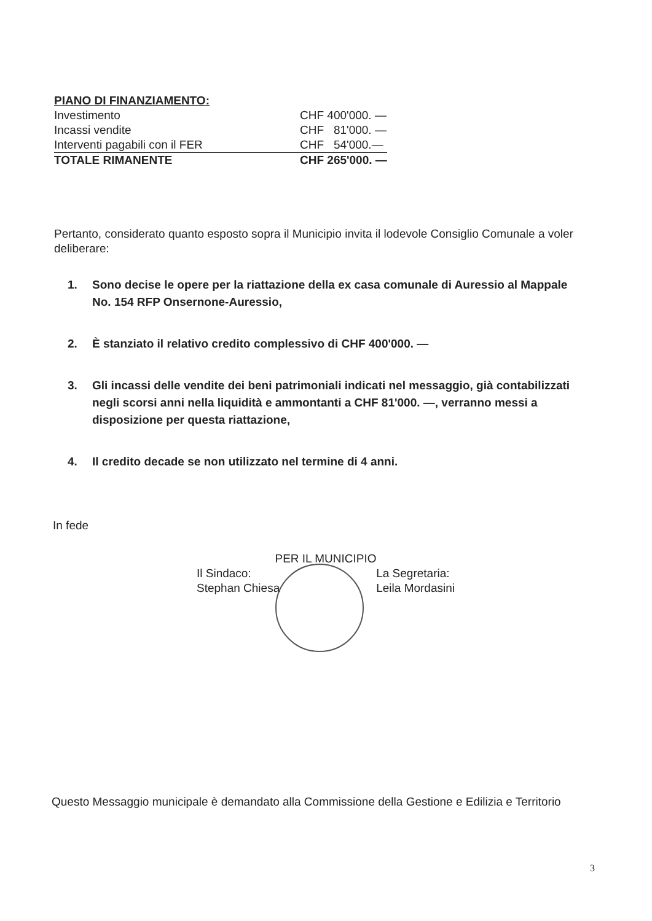| PIANO DI FINANZIAMENTO: | |
| Investimento | CHF 400'000. — |
| Incassi vendite | CHF 81'000. — |
| Interventi pagabili con il FER | CHF 54'000.— |
| TOTALE RIMANENTE | CHF 265'000. — |
Pertanto, considerato quanto esposto sopra il Municipio invita il lodevole Consiglio Comunale a voler deliberare:
1. Sono decise le opere per la riattazione della ex casa comunale di Auressio al Mappale No. 154 RFP Onsernone-Auressio,
2. È stanziato il relativo credito complessivo di CHF 400'000. —
3. Gli incassi delle vendite dei beni patrimoniali indicati nel messaggio, già contabilizzati negli scorsi anni nella liquidità e ammontanti a CHF 81'000. —, verranno messi a disposizione per questa riattazione,
4. Il credito decade se non utilizzato nel termine di 4 anni.
In fede
PER IL MUNICIPIO
Il Sindaco:
Stephan Chiesa La Segretaria:
Leila Mordasini
Questo Messaggio municipale è demandato alla Commissione della Gestione e Edilizia e Territorio
3